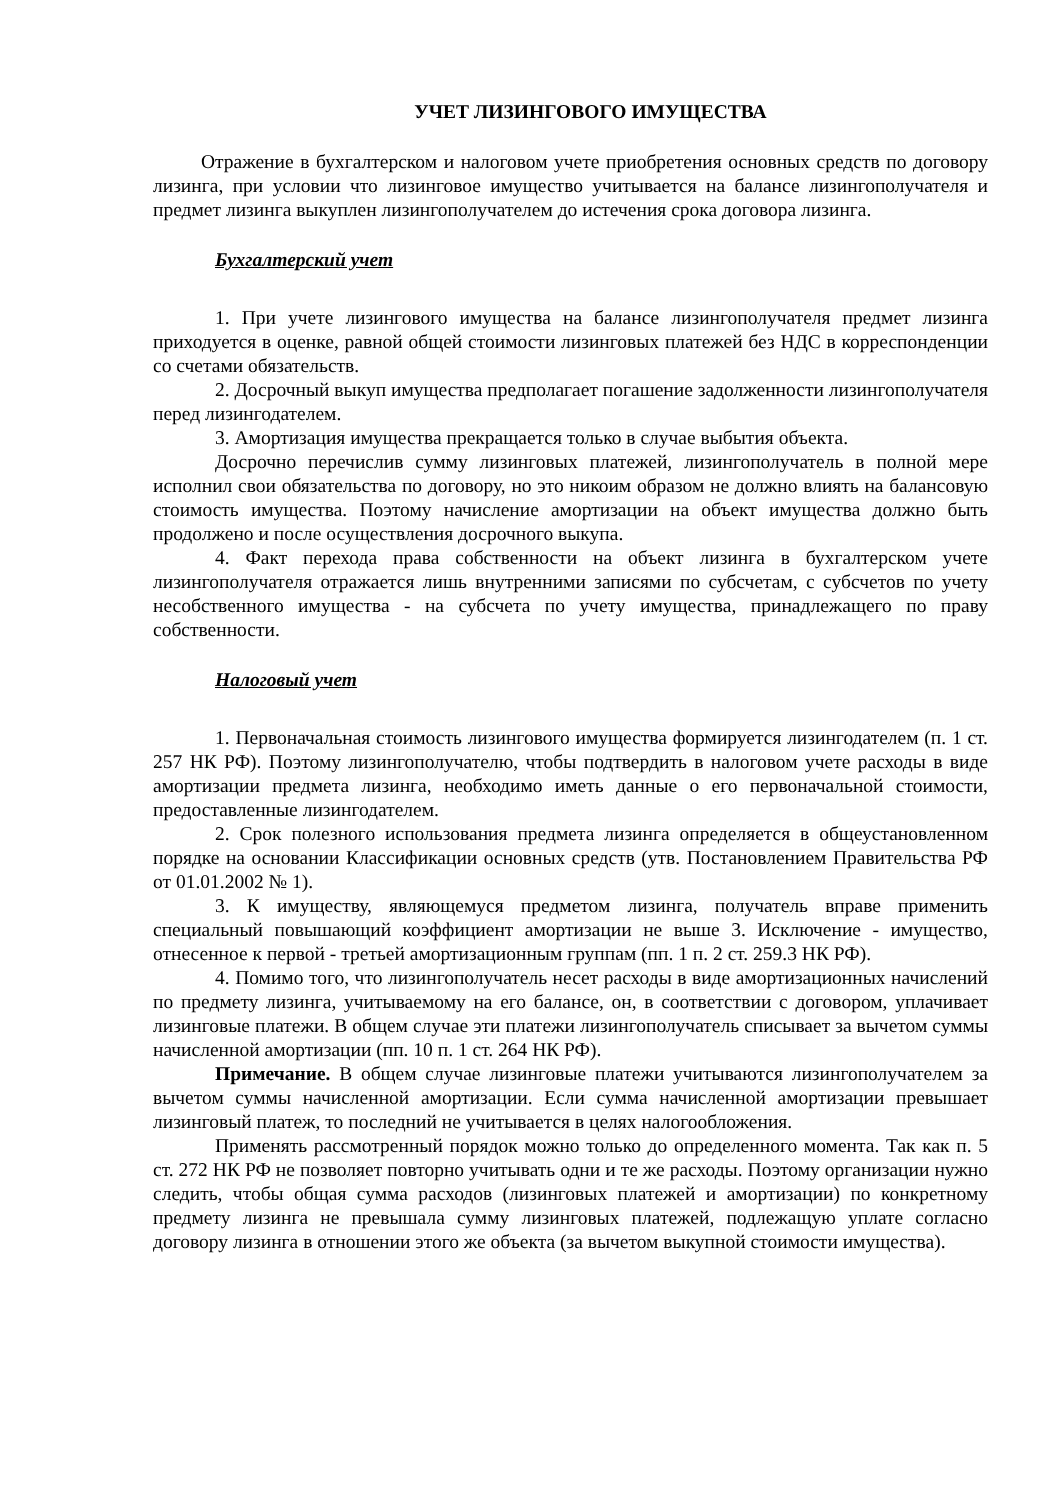УЧЕТ ЛИЗИНГОВОГО ИМУЩЕСТВА
Отражение в бухгалтерском и налоговом учете приобретения основных средств по договору лизинга, при условии что лизинговое имущество учитывается на балансе лизингополучателя и предмет лизинга выкуплен лизингополучателем до истечения срока договора лизинга.
Бухгалтерский учет
1. При учете лизингового имущества на балансе лизингополучателя предмет лизинга приходуется в оценке, равной общей стоимости лизинговых платежей без НДС в корреспонденции со счетами обязательств.
2. Досрочный выкуп имущества предполагает погашение задолженности лизингополучателя перед лизингодателем.
3. Амортизация имущества прекращается только в случае выбытия объекта.
Досрочно перечислив сумму лизинговых платежей, лизингополучатель в полной мере исполнил свои обязательства по договору, но это никоим образом не должно влиять на балансовую стоимость имущества. Поэтому начисление амортизации на объект имущества должно быть продолжено и после осуществления досрочного выкупа.
4. Факт перехода права собственности на объект лизинга в бухгалтерском учете лизингополучателя отражается лишь внутренними записями по субсчетам, с субсчетов по учету несобственного имущества - на субсчета по учету имущества, принадлежащего по праву собственности.
Налоговый учет
1. Первоначальная стоимость лизингового имущества формируется лизингодателем (п. 1 ст. 257 НК РФ). Поэтому лизингополучателю, чтобы подтвердить в налоговом учете расходы в виде амортизации предмета лизинга, необходимо иметь данные о его первоначальной стоимости, предоставленные лизингодателем.
2. Срок полезного использования предмета лизинга определяется в общеустановленном порядке на основании Классификации основных средств (утв. Постановлением Правительства РФ от 01.01.2002 № 1).
3. К имуществу, являющемуся предметом лизинга, получатель вправе применить специальный повышающий коэффициент амортизации не выше 3. Исключение - имущество, отнесенное к первой - третьей амортизационным группам (пп. 1 п. 2 ст. 259.3 НК РФ).
4. Помимо того, что лизингополучатель несет расходы в виде амортизационных начислений по предмету лизинга, учитываемому на его балансе, он, в соответствии с договором, уплачивает лизинговые платежи. В общем случае эти платежи лизингополучатель списывает за вычетом суммы начисленной амортизации (пп. 10 п. 1 ст. 264 НК РФ).
Примечание. В общем случае лизинговые платежи учитываются лизингополучателем за вычетом суммы начисленной амортизации. Если сумма начисленной амортизации превышает лизинговый платеж, то последний не учитывается в целях налогообложения.
Применять рассмотренный порядок можно только до определенного момента. Так как п. 5 ст. 272 НК РФ не позволяет повторно учитывать одни и те же расходы. Поэтому организации нужно следить, чтобы общая сумма расходов (лизинговых платежей и амортизации) по конкретному предмету лизинга не превышала сумму лизинговых платежей, подлежащую уплате согласно договору лизинга в отношении этого же объекта (за вычетом выкупной стоимости имущества).